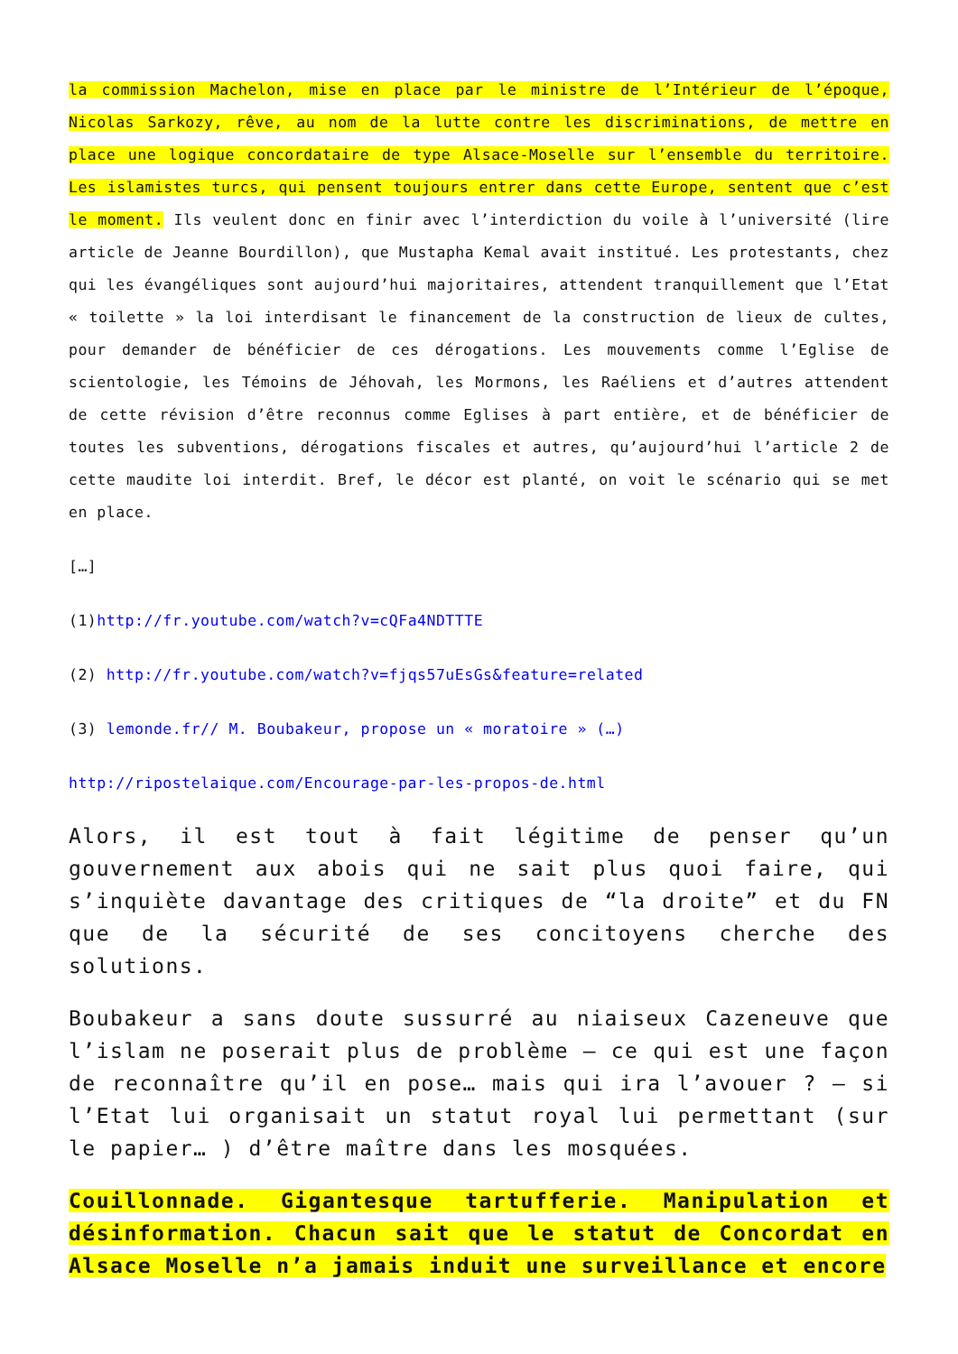la commission Machelon, mise en place par le ministre de l’Intérieur de l’époque, Nicolas Sarkozy, rêve, au nom de la lutte contre les discriminations, de mettre en place une logique concordataire de type Alsace-Moselle sur l’ensemble du territoire. Les islamistes turcs, qui pensent toujours entrer dans cette Europe, sentent que c’est le moment. Ils veulent donc en finir avec l’interdiction du voile à l’université (lire article de Jeanne Bourdillon), que Mustapha Kemal avait institué. Les protestants, chez qui les évangéliques sont aujourd’hui majoritaires, attendent tranquillement que l’Etat « toilette » la loi interdisant le financement de la construction de lieux de cultes, pour demander de bénéficier de ces dérogations. Les mouvements comme l’Eglise de scientologie, les Témoins de Jéhovah, les Mormons, les Raéliens et d’autres attendent de cette révision d’être reconnus comme Eglises à part entière, et de bénéficier de toutes les subventions, dérogations fiscales et autres, qu’aujourd’hui l’article 2 de cette maudite loi interdit. Bref, le décor est planté, on voit le scénario qui se met en place.
[…]
(1)http://fr.youtube.com/watch?v=cQFa4NDTTTE
(2) http://fr.youtube.com/watch?v=fjqs57uEsGs&feature=related
(3) lemonde.fr// M. Boubakeur, propose un « moratoire » (…)
http://ripostelaique.com/Encourage-par-les-propos-de.html
Alors, il est tout à fait légitime de penser qu’un gouvernement aux abois qui ne sait plus quoi faire, qui s’inquiète davantage des critiques de “la droite” et du FN que de la sécurité de ses concitoyens cherche des solutions.
Boubakeur a sans doute sussurré au niaiseux Cazeneuve que l’islam ne poserait plus de problème – ce qui est une façon de reconnaître qu’il en pose… mais qui ira l’avouer ? – si l’Etat lui organisait un statut royal lui permettant (sur le papier… ) d’être maître dans les mosquées.
Couillonnade. Gigantesque tartufferie. Manipulation et désinformation. Chacun sait que le statut de Concordat en Alsace Moselle n’a jamais induit une surveillance et encore